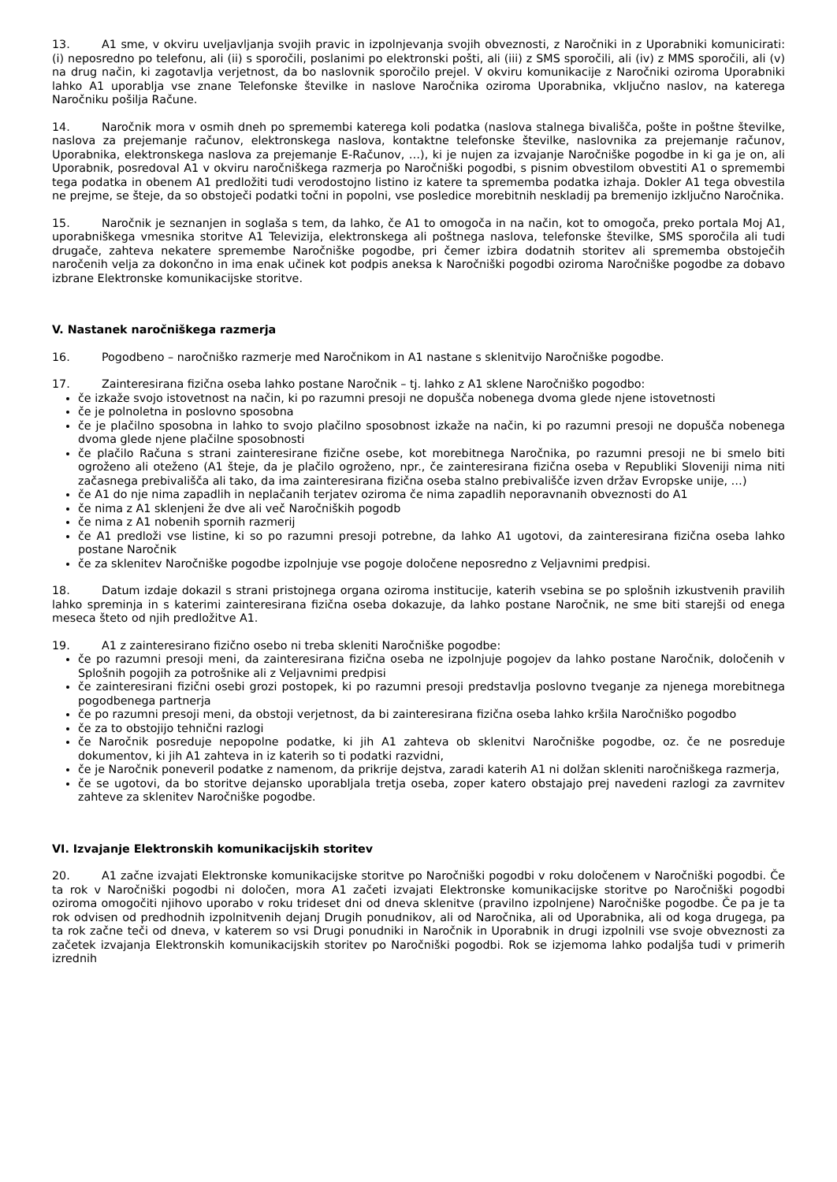13. A1 sme, v okviru uveljavljanja svojih pravic in izpolnjevanja svojih obveznosti, z Naročniki in z Uporabniki komunicirati: (i) neposredno po telefonu, ali (ii) s sporočili, poslanimi po elektronski pošti, ali (iii) z SMS sporočili, ali (iv) z MMS sporočili, ali (v) na drug način, ki zagotavlja verjetnost, da bo naslovnik sporočilo prejel. V okviru komunikacije z Naročniki oziroma Uporabniki lahko A1 uporablja vse znane Telefonske številke in naslove Naročnika oziroma Uporabnika, vključno naslov, na katerega Naročniku pošilja Račune.
14. Naročnik mora v osmih dneh po spremembi katerega koli podatka (naslova stalnega bivališča, pošte in poštne številke, naslova za prejemanje računov, elektronskega naslova, kontaktne telefonske številke, naslovnika za prejemanje računov, Uporabnika, elektronskega naslova za prejemanje E-Računov, …), ki je nujen za izvajanje Naročniške pogodbe in ki ga je on, ali Uporabnik, posredoval A1 v okviru naročniškega razmerja po Naročniški pogodbi, s pisnim obvestilom obvestiti A1 o spremembi tega podatka in obenem A1 predložiti tudi verodostojno listino iz katere ta sprememba podatka izhaja. Dokler A1 tega obvestila ne prejme, se šteje, da so obstoječi podatki točni in popolni, vse posledice morebitnih neskladij pa bremenijo izključno Naročnika.
15. Naročnik je seznanjen in soglaša s tem, da lahko, če A1 to omogoča in na način, kot to omogoča, preko portala Moj A1, uporabniškega vmesnika storitve A1 Televizija, elektronskega ali poštnega naslova, telefonske številke, SMS sporočila ali tudi drugače, zahteva nekatere spremembe Naročniške pogodbe, pri čemer izbira dodatnih storitev ali sprememba obstoječih naročenih velja za dokončno in ima enak učinek kot podpis aneksa k Naročniški pogodbi oziroma Naročniške pogodbe za dobavo izbrane Elektronske komunikacijske storitve.
V. Nastanek naročniškega razmerja
16. Pogodbeno – naročniško razmerje med Naročnikom in A1 nastane s sklenitvijo Naročniške pogodbe.
17. Zainteresirana fizična oseba lahko postane Naročnik – tj. lahko z A1 sklene Naročniško pogodbo:
če izkaže svojo istovetnost na način, ki po razumni presoji ne dopušča nobenega dvoma glede njene istovetnosti
če je polnoletna in poslovno sposobna
če je plačilno sposobna in lahko to svojo plačilno sposobnost izkaže na način, ki po razumni presoji ne dopušča nobenega dvoma glede njene plačilne sposobnosti
če plačilo Računa s strani zainteresirane fizične osebe, kot morebitnega Naročnika, po razumni presoji ne bi smelo biti ogroženo ali oteženo (A1 šteje, da je plačilo ogroženo, npr., če zainteresirana fizična oseba v Republiki Sloveniji nima niti začasnega prebivališča ali tako, da ima zainteresirana fizična oseba stalno prebivališče izven držav Evropske unije, …)
če A1 do nje nima zapadlih in neplačanih terjatev oziroma če nima zapadlih neporavnanih obveznosti do A1
če nima z A1 sklenjeni že dve ali več Naročniških pogodb
če nima z A1 nobenih spornih razmerij
če A1 predloži vse listine, ki so po razumni presoji potrebne, da lahko A1 ugotovi, da zainteresirana fizična oseba lahko postane Naročnik
če za sklenitev Naročniške pogodbe izpolnjuje vse pogoje določene neposredno z Veljavnimi predpisi.
18. Datum izdaje dokazil s strani pristojnega organa oziroma institucije, katerih vsebina se po splošnih izkustvenih pravilih lahko spreminja in s katerimi zainteresirana fizična oseba dokazuje, da lahko postane Naročnik, ne sme biti starejši od enega meseca šteto od njih predložitve A1.
19. A1 z zainteresirano fizično osebo ni treba skleniti Naročniške pogodbe:
če po razumni presoji meni, da zainteresirana fizična oseba ne izpolnjuje pogojev da lahko postane Naročnik, določenih v Splošnih pogojih za potrošnike ali z Veljavnimi predpisi
če zainteresirani fizični osebi grozi postopek, ki po razumni presoji predstavlja poslovno tveganje za njenega morebitnega pogodbenega partnerja
če po razumni presoji meni, da obstoji verjetnost, da bi zainteresirana fizična oseba lahko kršila Naročniško pogodbo
če za to obstojijo tehnični razlogi
če Naročnik posreduje nepopolne podatke, ki jih A1 zahteva ob sklenitvi Naročniške pogodbe, oz. če ne posreduje dokumentov, ki jih A1 zahteva in iz katerih so ti podatki razvidni,
če je Naročnik poneveril podatke z namenom, da prikrije dejstva, zaradi katerih A1 ni dolžan skleniti naročniškega razmerja,
če se ugotovi, da bo storitve dejansko uporabljala tretja oseba, zoper katero obstajajo prej navedeni razlogi za zavrnitev zahteve za sklenitev Naročniške pogodbe.
VI. Izvajanje Elektronskih komunikacijskih storitev
20. A1 začne izvajati Elektronske komunikacijske storitve po Naročniški pogodbi v roku določenem v Naročniški pogodbi. Če ta rok v Naročniški pogodbi ni določen, mora A1 začeti izvajati Elektronske komunikacijske storitve po Naročniški pogodbi oziroma omogočiti njihovo uporabo v roku trideset dni od dneva sklenitve (pravilno izpolnjene) Naročniške pogodbe. Če pa je ta rok odvisen od predhodnih izpolnitvenih dejanj Drugih ponudnikov, ali od Naročnika, ali od Uporabnika, ali od koga drugega, pa ta rok začne teči od dneva, v katerem so vsi Drugi ponudniki in Naročnik in Uporabnik in drugi izpolnili vse svoje obveznosti za začetek izvajanja Elektronskih komunikacijskih storitev po Naročniški pogodbi. Rok se izjemoma lahko podaljša tudi v primerih izrednih